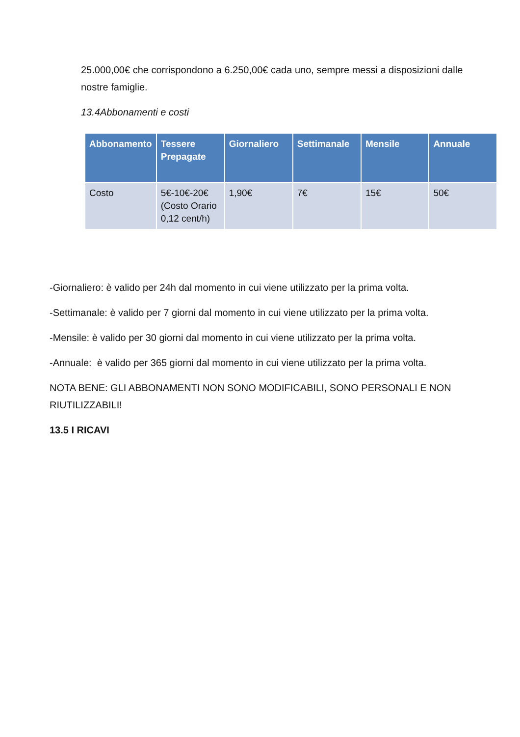25.000,00€ che corrispondono a 6.250,00€ cada uno, sempre messi a disposizioni dalle nostre famiglie.
13.4Abbonamenti e costi
| Abbonamento | Tessere Prepagate | Giornaliero | Settimanale | Mensile | Annuale |
| --- | --- | --- | --- | --- | --- |
| Costo | 5€-10€-20€ (Costo Orario 0,12 cent/h) | 1,90€ | 7€ | 15€ | 50€ |
-Giornaliero: è valido per 24h dal momento in cui viene utilizzato per la prima volta.
-Settimanale: è valido per 7 giorni dal momento in cui viene utilizzato per la prima volta.
-Mensile: è valido per 30 giorni dal momento in cui viene utilizzato per la prima volta.
-Annuale: è valido per 365 giorni dal momento in cui viene utilizzato per la prima volta.
NOTA BENE: GLI ABBONAMENTI NON SONO MODIFICABILI, SONO PERSONALI E NON RIUTILIZZABILI!
13.5 I RICAVI